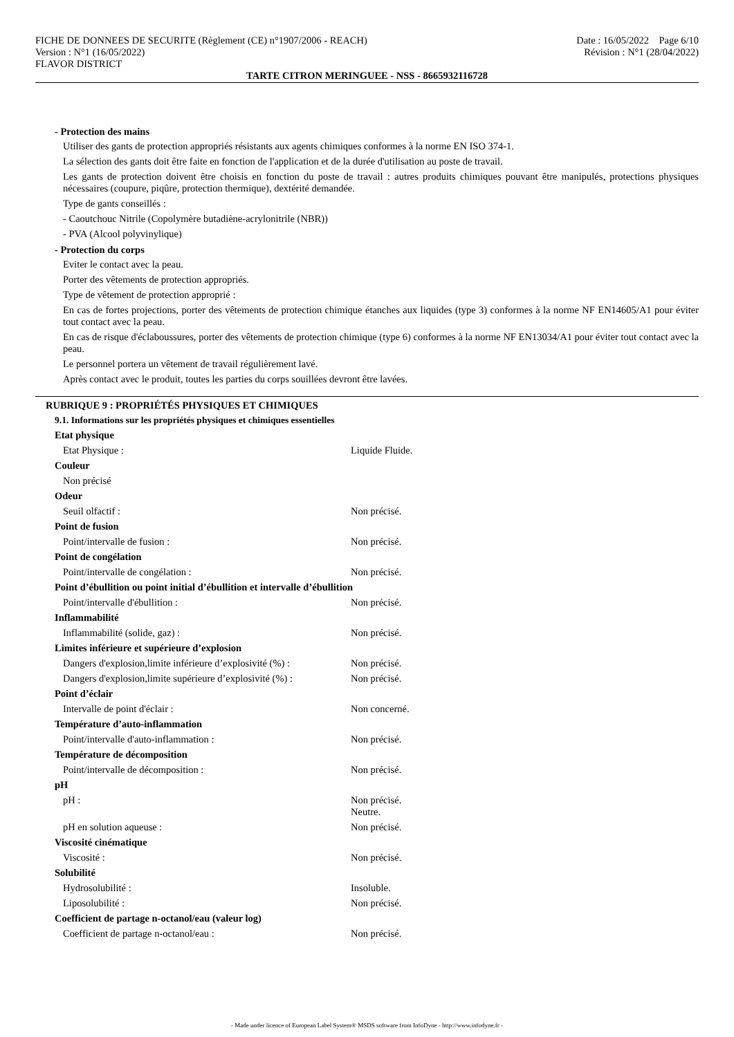FICHE DE DONNEES DE SECURITE (Règlement (CE) n°1907/2006 - REACH)
Version : N°1 (16/05/2022)
FLAVOR DISTRICT
Date : 16/05/2022 Page 6/10
Révision : N°1 (28/04/2022)
TARTE CITRON MERINGUEE - NSS - 8665932116728
- Protection des mains
Utiliser des gants de protection appropriés résistants aux agents chimiques conformes à la norme EN ISO 374-1.
La sélection des gants doit être faite en fonction de l'application et de la durée d'utilisation au poste de travail.
Les gants de protection doivent être choisis en fonction du poste de travail : autres produits chimiques pouvant être manipulés, protections physiques nécessaires (coupure, piqûre, protection thermique), dextérité demandée.
Type de gants conseillés :
- Caoutchouc Nitrile (Copolymère butadiène-acrylonitrile (NBR))
- PVA (Alcool polyvinylique)
- Protection du corps
Eviter le contact avec la peau.
Porter des vêtements de protection appropriés.
Type de vêtement de protection approprié :
En cas de fortes projections, porter des vêtements de protection chimique étanches aux liquides (type 3) conformes à la norme NF EN14605/A1 pour éviter tout contact avec la peau.
En cas de risque d'éclaboussures, porter des vêtements de protection chimique (type 6) conformes à la norme NF EN13034/A1 pour éviter tout contact avec la peau.
Le personnel portera un vêtement de travail régulièrement lavé.
Après contact avec le produit, toutes les parties du corps souillées devront être lavées.
RUBRIQUE 9 : PROPRIÉTÉS PHYSIQUES ET CHIMIQUES
9.1. Informations sur les propriétés physiques et chimiques essentielles
Etat physique
Etat Physique : Liquide Fluide.
Couleur
Non précisé
Odeur
Seuil olfactif : Non précisé.
Point de fusion
Point/intervalle de fusion : Non précisé.
Point de congélation
Point/intervalle de congélation : Non précisé.
Point d’ébullition ou point initial d’ébullition et intervalle d’ébullition
Point/intervalle d'ébullition : Non précisé.
Inflammabilité
Inflammabilité (solide, gaz) : Non précisé.
Limites inférieure et supérieure d’explosion
Dangers d'explosion,limite inférieure d’explosivité (%) : Non précisé.
Dangers d'explosion,limite supérieure d’explosivité (%) : Non précisé.
Point d’éclair
Intervalle de point d'éclair : Non concerné.
Température d’auto-inflammation
Point/intervalle d'auto-inflammation : Non précisé.
Température de décomposition
Point/intervalle de décomposition : Non précisé.
pH
pH : Non précisé.
Neutre.
pH en solution aqueuse : Non précisé.
Viscosité cinématique
Viscosité : Non précisé.
Solubilité
Hydrosolubilité : Insoluble.
Liposolubilité : Non précisé.
Coefficient de partage n-octanol/eau (valeur log)
Coefficient de partage n-octanol/eau : Non précisé.
- Made under licence of European Label System® MSDS software from InfoDyne - http://www.infodyne.fr -